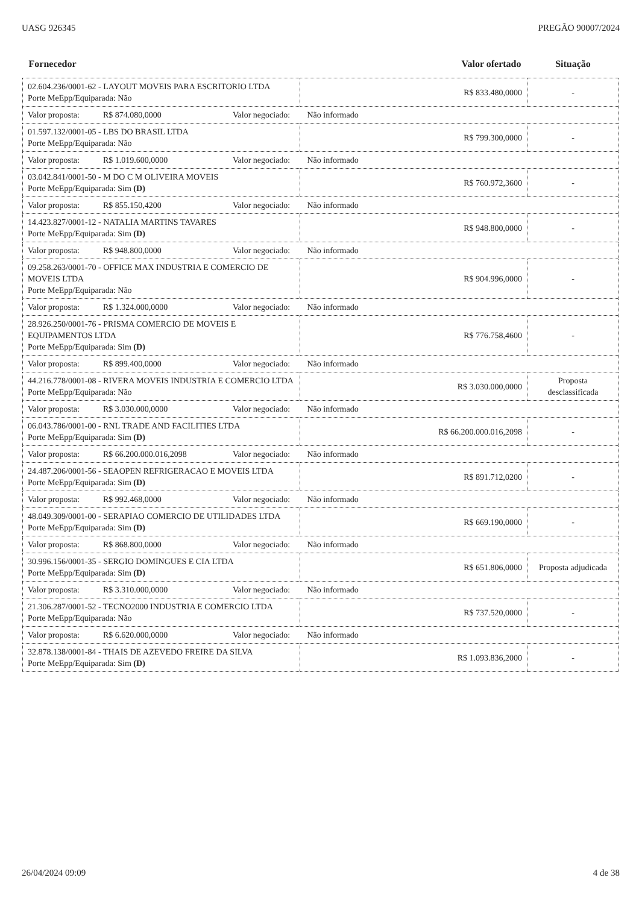UASG 926345 PREGÃO 90007/2024
| Fornecedor | Valor ofertado | Situação |
| --- | --- | --- |
| 02.604.236/0001-62 - LAYOUT MOVEIS PARA ESCRITORIO LTDA Porte MeEpp/Equiparada: Não | R$ 833.480,0000 | - |
| Valor proposta: R$ 874.080,0000 Valor negociado: Não informado | | |
| 01.597.132/0001-05 - LBS DO BRASIL LTDA Porte MeEpp/Equiparada: Não | R$ 799.300,0000 | - |
| Valor proposta: R$ 1.019.600,0000 Valor negociado: Não informado | | |
| 03.042.841/0001-50 - M DO C M OLIVEIRA MOVEIS Porte MeEpp/Equiparada: Sim (D) | R$ 760.972,3600 | - |
| Valor proposta: R$ 855.150,4200 Valor negociado: Não informado | | |
| 14.423.827/0001-12 - NATALIA MARTINS TAVARES Porte MeEpp/Equiparada: Sim (D) | R$ 948.800,0000 | - |
| Valor proposta: R$ 948.800,0000 Valor negociado: Não informado | | |
| 09.258.263/0001-70 - OFFICE MAX INDUSTRIA E COMERCIO DE MOVEIS LTDA Porte MeEpp/Equiparada: Não | R$ 904.996,0000 | - |
| Valor proposta: R$ 1.324.000,0000 Valor negociado: Não informado | | |
| 28.926.250/0001-76 - PRISMA COMERCIO DE MOVEIS E EQUIPAMENTOS LTDA Porte MeEpp/Equiparada: Sim (D) | R$ 776.758,4600 | - |
| Valor proposta: R$ 899.400,0000 Valor negociado: Não informado | | |
| 44.216.778/0001-08 - RIVERA MOVEIS INDUSTRIA E COMERCIO LTDA Porte MeEpp/Equiparada: Não | R$ 3.030.000,0000 | Proposta desclassificada |
| Valor proposta: R$ 3.030.000,0000 Valor negociado: Não informado | | |
| 06.043.786/0001-00 - RNL TRADE AND FACILITIES LTDA Porte MeEpp/Equiparada: Sim (D) | R$ 66.200.000.016,2098 | - |
| Valor proposta: R$ 66.200.000.016,2098 Valor negociado: Não informado | | |
| 24.487.206/0001-56 - SEAOPEN REFRIGERACAO E MOVEIS LTDA Porte MeEpp/Equiparada: Sim (D) | R$ 891.712,0200 | - |
| Valor proposta: R$ 992.468,0000 Valor negociado: Não informado | | |
| 48.049.309/0001-00 - SERAPIAO COMERCIO DE UTILIDADES LTDA Porte MeEpp/Equiparada: Sim (D) | R$ 669.190,0000 | - |
| Valor proposta: R$ 868.800,0000 Valor negociado: Não informado | | |
| 30.996.156/0001-35 - SERGIO DOMINGUES E CIA LTDA Porte MeEpp/Equiparada: Sim (D) | R$ 651.806,0000 | Proposta adjudicada |
| Valor proposta: R$ 3.310.000,0000 Valor negociado: Não informado | | |
| 21.306.287/0001-52 - TECNO2000 INDUSTRIA E COMERCIO LTDA Porte MeEpp/Equiparada: Não | R$ 737.520,0000 | - |
| Valor proposta: R$ 6.620.000,0000 Valor negociado: Não informado | | |
| 32.878.138/0001-84 - THAIS DE AZEVEDO FREIRE DA SILVA Porte MeEpp/Equiparada: Sim (D) | R$ 1.093.836,2000 | - |
26/04/2024 09:09 4 de 38